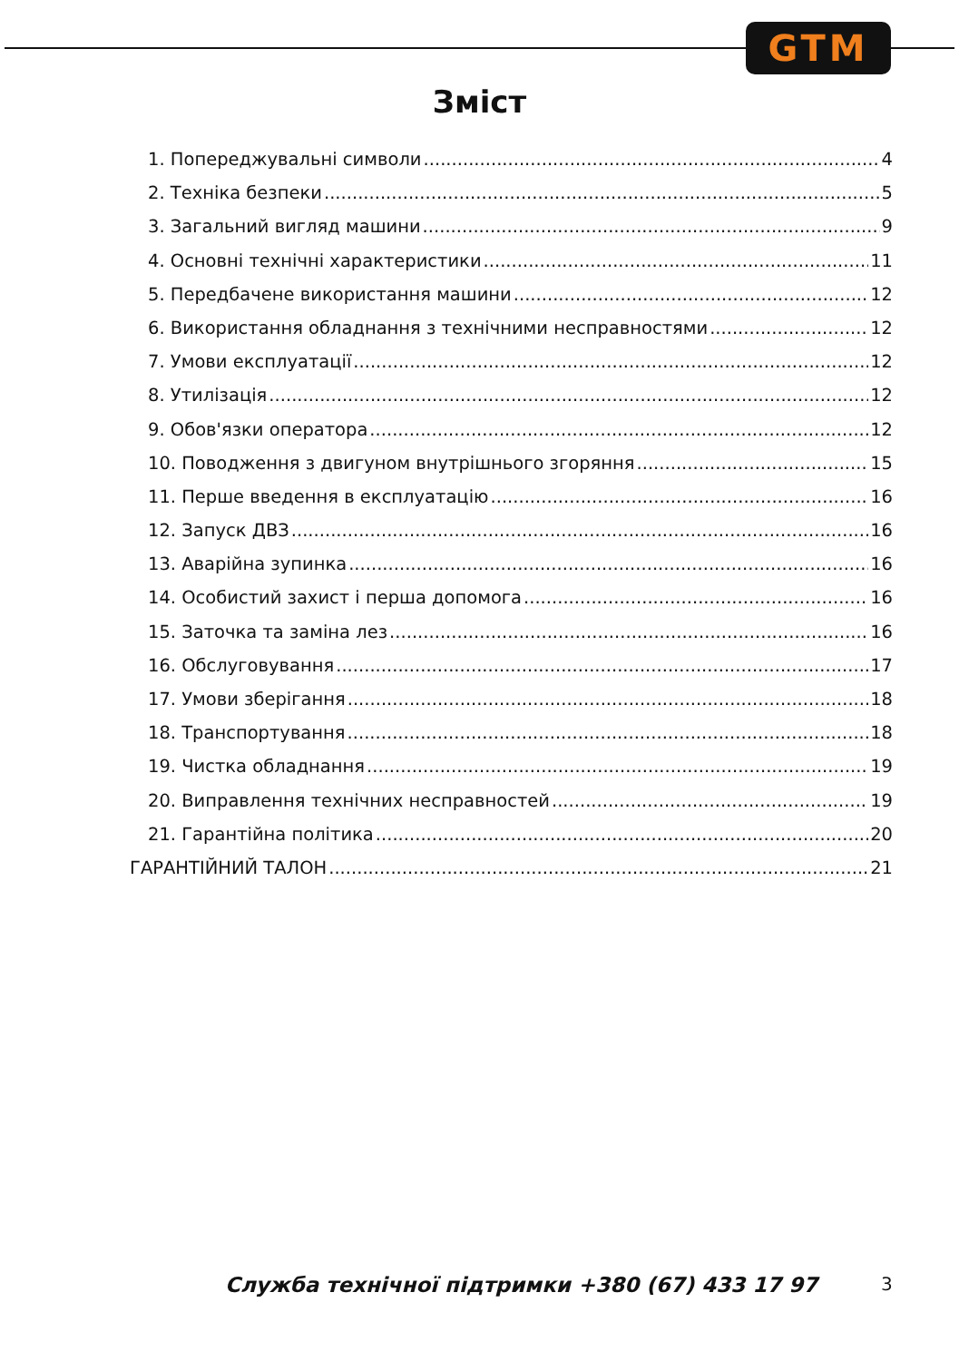GTM
Зміст
1. Попереджувальні символи 4
2. Техніка безпеки 5
3. Загальний вигляд машини 9
4. Основні технічні характеристики 11
5. Передбачене використання машини 12
6. Використання обладнання з технічними несправностями 12
7. Умови експлуатації 12
8. Утилізація 12
9. Обов'язки оператора 12
10. Поводження з двигуном внутрішнього згоряння 15
11. Перше введення в експлуатацію 16
12. Запуск ДВЗ 16
13. Аварійна зупинка 16
14. Особистий захист і перша допомога 16
15. Заточка та заміна лез 16
16. Обслуговування 17
17. Умови зберігання 18
18. Транспортування 18
19. Чистка обладнання 19
20. Виправлення технічних несправностей 19
21. Гарантійна політика 20
ГАРАНТІЙНИЙ ТАЛОН 21
Служба технічної підтримки +380 (67) 433 17 97 3